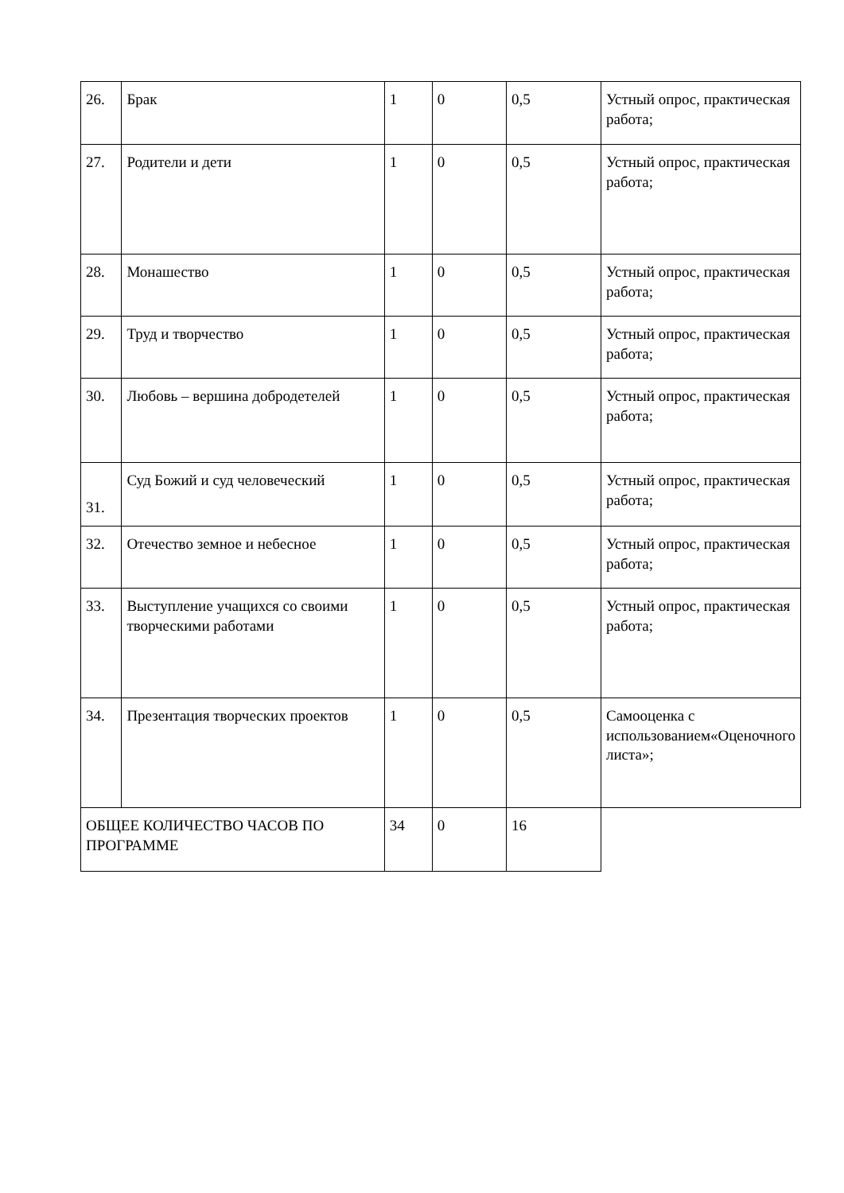| 26. | Брак | 1 | 0 | 0,5 | Устный опрос, практическая работа; |
| 27. | Родители и дети | 1 | 0 | 0,5 | Устный опрос, практическая работа; |
| 28. | Монашество | 1 | 0 | 0,5 | Устный опрос, практическая работа; |
| 29. | Труд и творчество | 1 | 0 | 0,5 | Устный опрос, практическая работа; |
| 30. | Любовь – вершина добродетелей | 1 | 0 | 0,5 | Устный опрос, практическая работа; |
| 31. | Суд Божий и суд человеческий | 1 | 0 | 0,5 | Устный опрос, практическая работа; |
| 32. | Отечество земное и небесное | 1 | 0 | 0,5 | Устный опрос, практическая работа; |
| 33. | Выступление учащихся со своими творческими работами | 1 | 0 | 0,5 | Устный опрос, практическая работа; |
| 34. | Презентация творческих проектов | 1 | 0 | 0,5 | Самооценка с использованием«Оценочного листа»; |
| ОБЩЕЕ КОЛИЧЕСТВО ЧАСОВ ПО ПРОГРАММЕ | | 34 | 0 | 16 | |